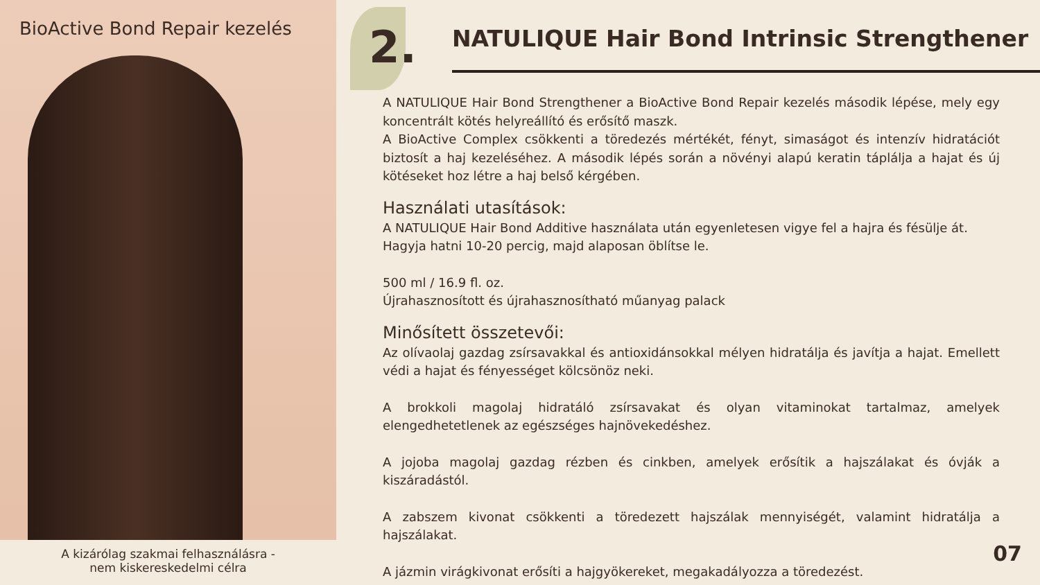BioActive Bond Repair kezelés
A kizárólag szakmai felhasználásra -
nem kiskereskedelmi célra
2.
NATULIQUE Hair Bond Intrinsic Strengthener
A NATULIQUE Hair Bond Strengthener a BioActive Bond Repair kezelés második lépése, mely egy koncentrált kötés helyreállító és erősítő maszk.
A BioActive Complex csökkenti a töredezés mértékét, fényt, simaságot és intenzív hidratációt biztosít a haj kezeléséhez. A második lépés során a növényi alapú keratin táplálja a hajat és új kötéseket hoz létre a haj belső kérgében.
Használati utasítások:
A NATULIQUE Hair Bond Additive használata után egyenletesen vigye fel a hajra és fésülje át.
Hagyja hatni 10-20 percig, majd alaposan öblítse le.
500 ml / 16.9 fl. oz.
Újrahasznosított és újrahasznosítható műanyag palack
Minősített összetevői:
Az olívaolaj gazdag zsírsavakkal és antioxidánsokkal mélyen hidratálja és javítja a hajat. Emellett védi a hajat és fényességet kölcsönöz neki.
A brokkoli magolaj hidratáló zsírsavakat és olyan vitaminokat tartalmaz, amelyek elengedhetetlenek az egészséges hajnövekedéshez.
A jojoba magolaj gazdag rézben és cinkben, amelyek erősítik a hajszálakat és óvják a kiszáradástól.
A zabszem kivonat csökkenti a töredezett hajszálak mennyiségét, valamint hidratálja a hajszálakat.
A jázmin virágkivonat erősíti a hajgyökereket, megakadályozza a töredezést.
07